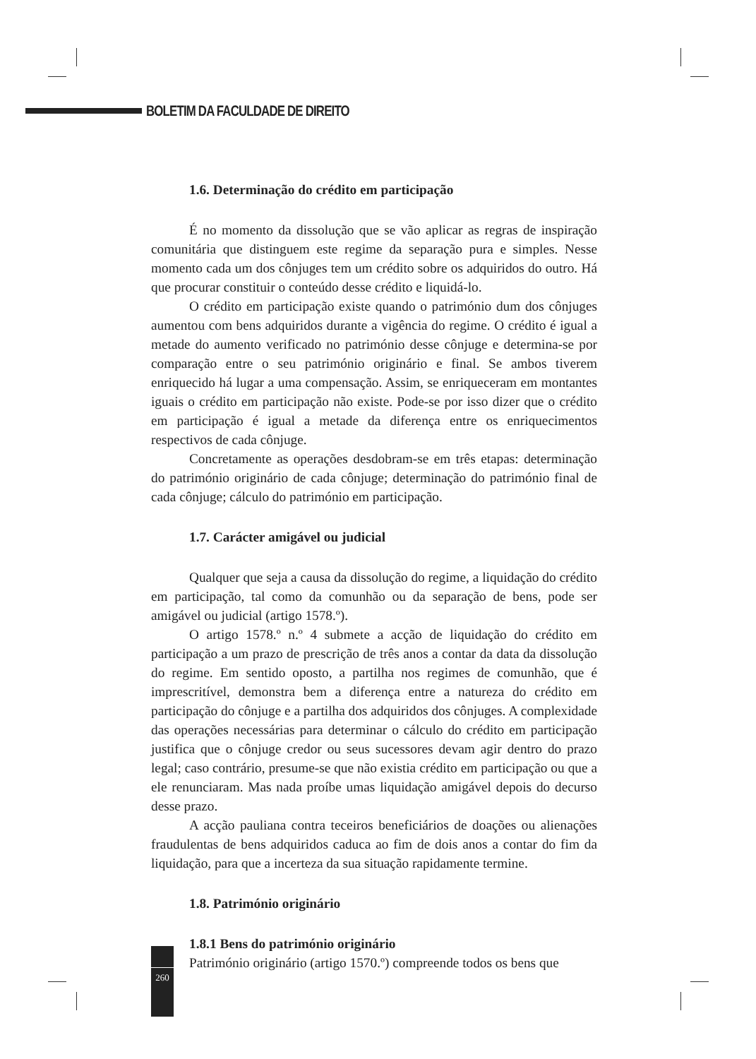BOLETIM DA FACULDADE DE DIREITO
1.6. Determinação do crédito em participação
É no momento da dissolução que se vão aplicar as regras de inspiração comunitária que distinguem este regime da separação pura e simples. Nesse momento cada um dos cônjuges tem um crédito sobre os adquiridos do outro. Há que procurar constituir o conteúdo desse crédito e liquidá-lo.
O crédito em participação existe quando o património dum dos cônjuges aumentou com bens adquiridos durante a vigência do regime. O crédito é igual a metade do aumento verificado no património desse cônjuge e determina-se por comparação entre o seu património originário e final. Se ambos tiverem enriquecido há lugar a uma compensação. Assim, se enriqueceram em montantes iguais o crédito em participação não existe. Pode-se por isso dizer que o crédito em participação é igual a metade da diferença entre os enriquecimentos respectivos de cada cônjuge.
Concretamente as operações desdobram-se em três etapas: determinação do património originário de cada cônjuge; determinação do património final de cada cônjuge; cálculo do património em participação.
1.7. Carácter amigável ou judicial
Qualquer que seja a causa da dissolução do regime, a liquidação do crédito em participação, tal como da comunhão ou da separação de bens, pode ser amigável ou judicial (artigo 1578.º).
O artigo 1578.º n.º 4 submete a acção de liquidação do crédito em participação a um prazo de prescrição de três anos a contar da data da dissolução do regime. Em sentido oposto, a partilha nos regimes de comunhão, que é imprescritível, demonstra bem a diferença entre a natureza do crédito em participação do cônjuge e a partilha dos adquiridos dos cônjuges. A complexidade das operações necessárias para determinar o cálculo do crédito em participação justifica que o cônjuge credor ou seus sucessores devam agir dentro do prazo legal; caso contrário, presume-se que não existia crédito em participação ou que a ele renunciaram. Mas nada proíbe umas liquidação amigável depois do decurso desse prazo.
A acção pauliana contra teceiros beneficiários de doações ou alienações fraudulentas de bens adquiridos caduca ao fim de dois anos a contar do fim da liquidação, para que a incerteza da sua situação rapidamente termine.
1.8. Património originário
1.8.1 Bens do património originário
Património originário (artigo 1570.º) compreende todos os bens que
260